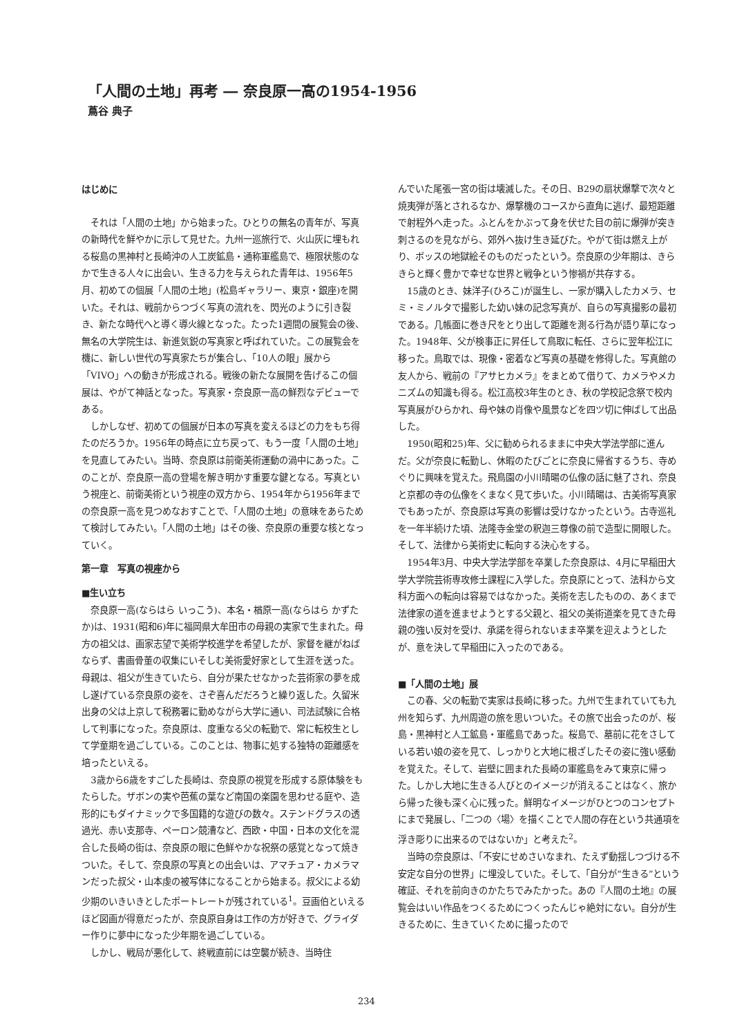「人間の土地」再考 ― 奈良原一高の1954-1956
蔦谷 典子
はじめに
それは「人間の土地」から始まった。ひとりの無名の青年が、写真の新時代を鮮やかに示して見せた。九州一巡旅行で、火山灰に埋もれる桜島の黒神村と長崎沖の人工炭鉱島・通称軍艦島で、極限状態のなかで生きる人々に出会い、生きる力を与えられた青年は、1956年5月、初めての個展「人間の土地」(松島ギャラリー、東京・銀座)を開いた。それは、戦前からつづく写真の流れを、閃光のように引き裂き、新たな時代へと導く導火線となった。たった1週間の展覧会の後、無名の大学院生は、新進気鋭の写真家と呼ばれていた。この展覧会を機に、新しい世代の写真家たちが集合し、「10人の眼」展から「VIVO」への動きが形成される。戦後の新たな展開を告げるこの個展は、やがて神話となった。写真家・奈良原一高の鮮烈なデビューである。
しかしなぜ、初めての個展が日本の写真を変えるほどの力をもち得たのだろうか。1956年の時点に立ち戻って、もう一度「人間の土地」を見直してみたい。当時、奈良原は前衛美術運動の渦中にあった。このことが、奈良原一高の登場を解き明かす重要な鍵となる。写真という視座と、前衛美術という視座の双方から、1954年から1956年までの奈良原一高を見つめなおすことで、「人間の土地」の意味をあらためて検討してみたい。「人間の土地」はその後、奈良原の重要な核となっていく。
第一章　写真の視座から
■生い立ち
奈良原一高(ならはら いっこう)、本名・楢原一高(ならはら かずたか)は、1931(昭和6)年に福岡県大牟田市の母親の実家で生まれた。母方の祖父は、画家志望で美術学校進学を希望したが、家督を継がねばならず、書画骨董の収集にいそしむ美術愛好家として生涯を送った。母親は、祖父が生きていたら、自分が果たせなかった芸術家の夢を成し遂げている奈良原の姿を、さぞ喜んだだろうと繰り返した。久留米出身の父は上京して税務署に勤めながら大学に通い、司法試験に合格して判事になった。奈良原は、度重なる父の転勤で、常に転校生として学童期を過ごしている。このことは、物事に処する独特の距離感を培ったといえる。
3歳から6歳をすごした長崎は、奈良原の視覚を形成する原体験をもたらした。ザボンの実や芭蕉の葉など南国の楽園を思わせる庭や、造形的にもダイナミックで多国籍的な遊びの数々。ステンドグラスの透過光、赤い支那寺、ペーロン競漕など、西欧・中国・日本の文化を混合した長崎の街は、奈良原の眼に色鮮やかな祝祭の感覚となって焼きついた。そして、奈良原の写真との出会いは、アマチュア・カメラマンだった叔父・山本虔の被写体になることから始まる。叔父による幼少期のいきいきとしたポートレートが残されている<sup>1</sup>。豆画伯といえるほど図画が得意だったが、奈良原自身は工作の方が好きで、グライダー作りに夢中になった少年期を過ごしている。
しかし、戦局が悪化して、終戦直前には空襲が続き、当時住
んでいた尾張一宮の街は壊滅した。その日、B29の扇状爆撃で次々と焼夷弾が落とされるなか、爆撃機のコースから直角に逃げ、最短距離で射程外へ走った。ふとんをかぶって身を伏せた目の前に爆弾が突き刺さるのを見ながら、郊外へ抜け生き延びた。やがて街は燃え上がり、ボッスの地獄絵そのものだったという。奈良原の少年期は、きらきらと輝く豊かで幸せな世界と戦争という惨禍が共存する。
15歳のとき、妹洋子(ひろこ)が誕生し、一家が購入したカメラ、セミ・ミノルタで撮影した幼い妹の記念写真が、自らの写真撮影の最初である。几帳面に巻き尺をとり出して距離を測る行為が語り草になった。1948年、父が検事正に昇任して鳥取に転任、さらに翌年松江に移った。鳥取では、現像・密着など写真の基礎を修得した。写真館の友人から、戦前の『アサヒカメラ』をまとめて借りて、カメラやメカニズムの知識も得る。松江高校3年生のとき、秋の学校記念祭で校内写真展がひらかれ、母や妹の肖像や風景などを四ツ切に伸ばして出品した。
1950(昭和25)年、父に勧められるままに中央大学法学部に進んだ。父が奈良に転勤し、休暇のたびごとに奈良に帰省するうち、寺めぐりに興味を覚えた。飛鳥園の小川晴暘の仏像の話に魅了され、奈良と京都の寺の仏像をくまなく見て歩いた。小川晴暘は、古美術写真家でもあったが、奈良原は写真の影響は受けなかったという。古寺巡礼を一年半続けた頃、法隆寺金堂の釈迦三尊像の前で造型に開眼した。そして、法律から美術史に転向する決心をする。
1954年3月、中央大学法学部を卒業した奈良原は、4月に早稲田大学大学院芸術専攻修士課程に入学した。奈良原にとって、法科から文科方面への転向は容易ではなかった。美術を志したものの、あくまで法律家の道を進ませようとする父親と、祖父の美術道楽を見てきた母親の強い反対を受け、承諾を得られないまま卒業を迎えようとしたが、意を決して早稲田に入ったのである。
■「人間の土地」展
この春、父の転勤で実家は長崎に移った。九州で生まれていても九州を知らず、九州周遊の旅を思いついた。その旅で出会ったのが、桜島・黒神村と人工鉱島・軍艦島であった。桜島で、墓前に花をさしている若い娘の姿を見て、しっかりと大地に根ざしたその姿に強い感動を覚えた。そして、岩壁に囲まれた長崎の軍艦島をみて東京に帰った。しかし大地に生きる人びとのイメージが消えることはなく、旅から帰った後も深く心に残った。鮮明なイメージがひとつのコンセプトにまで発展し、「二つの〈場〉を描くことで人間の存在という共通項を浮き彫りに出来るのではないか」と考えた<sup>2</sup>。
当時の奈良原は、「不安にせめさいなまれ、たえず動揺しつづける不安定な自分の世界」に埋没していた。そして、「自分が“生きる”という確証、それを前向きのかたちでみたかった。あの『人間の土地』の展覧会はいい作品をつくるためにつくったんじゃ絶対にない。自分が生きるために、生きていくために撮ったので
234